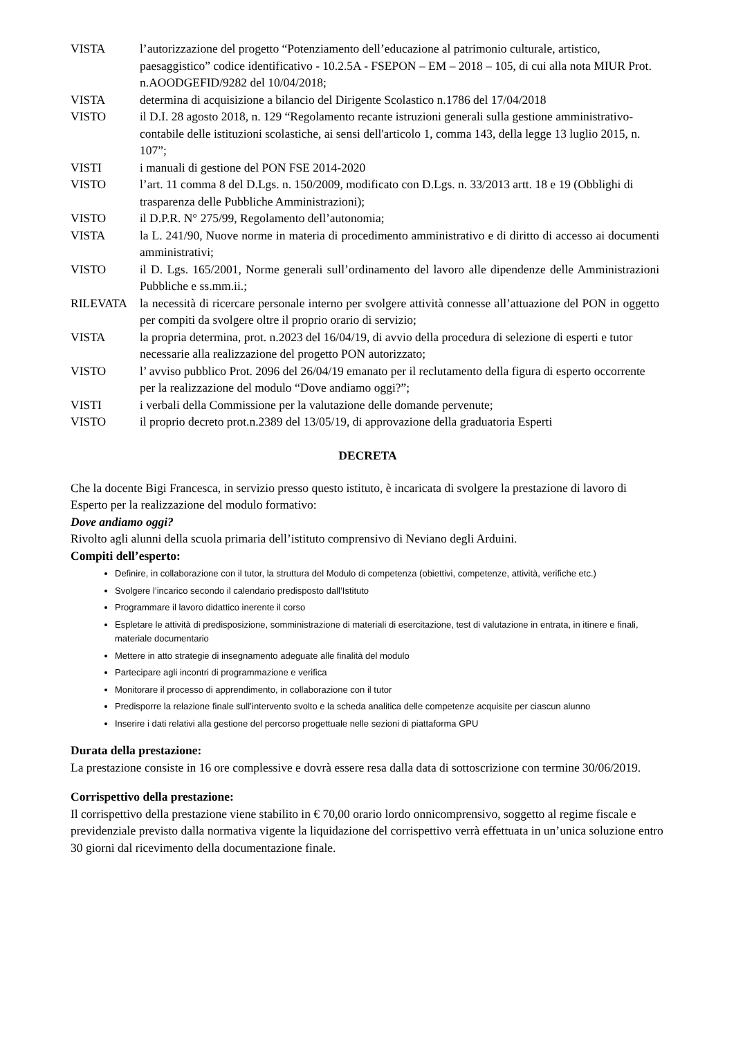VISTA l’autorizzazione del progetto “Potenziamento dell’educazione al patrimonio culturale, artistico, paesaggistico” codice identificativo - 10.2.5A - FSEPON – EM – 2018 – 105, di cui alla nota MIUR Prot. n.AOODGEFID/9282 del 10/04/2018;
VISTA determina di acquisizione a bilancio del Dirigente Scolastico n.1786 del 17/04/2018
VISTO il D.I. 28 agosto 2018, n. 129 “Regolamento recante istruzioni generali sulla gestione amministrativo-contabile delle istituzioni scolastiche, ai sensi dell'articolo 1, comma 143, della legge 13 luglio 2015, n. 107”;
VISTI i manuali di gestione del PON FSE 2014-2020
VISTO l’art. 11 comma 8 del D.Lgs. n. 150/2009, modificato con D.Lgs. n. 33/2013 artt. 18 e 19 (Obblighi di trasparenza delle Pubbliche Amministrazioni);
VISTO il D.P.R. N° 275/99, Regolamento dell’autonomia;
VISTA la L. 241/90, Nuove norme in materia di procedimento amministrativo e di diritto di accesso ai documenti amministrativi;
VISTO il D. Lgs. 165/2001, Norme generali sull’ordinamento del lavoro alle dipendenze delle Amministrazioni Pubbliche e ss.mm.ii.;
RILEVATA la necessità di ricercare personale interno per svolgere attività connesse all’attuazione del PON in oggetto per compiti da svolgere oltre il proprio orario di servizio;
VISTA la propria determina, prot. n.2023 del 16/04/19, di avvio della procedura di selezione di esperti e tutor necessarie alla realizzazione del progetto PON autorizzato;
VISTO l’ avviso pubblico Prot. 2096 del 26/04/19 emanato per il reclutamento della figura di esperto occorrente per la realizzazione del modulo “Dove andiamo oggi?”;
VISTI i verbali della Commissione per la valutazione delle domande pervenute;
VISTO il proprio decreto prot.n.2389 del 13/05/19, di approvazione della graduatoria Esperti
DECRETA
Che la docente Bigi Francesca, in servizio presso questo istituto, è incaricata di svolgere la prestazione di lavoro di Esperto per la realizzazione del modulo formativo:
Dove andiamo oggi?
Rivolto agli alunni della scuola primaria dell’istituto comprensivo di Neviano degli Arduini.
Compiti dell’esperto:
Definire, in collaborazione con il tutor, la struttura del Modulo di competenza (obiettivi, competenze, attività, verifiche etc.)
Svolgere l’incarico secondo il calendario predisposto dall’Istituto
Programmare il lavoro didattico inerente il corso
Espletare le attività di predisposizione, somministrazione di materiali di esercitazione, test di valutazione in entrata, in itinere e finali, materiale documentario
Mettere in atto strategie di insegnamento adeguate alle finalità del modulo
Partecipare agli incontri di programmazione e verifica
Monitorare il processo di apprendimento, in collaborazione con il tutor
Predisporre la relazione finale sull’intervento svolto e la scheda analitica delle competenze acquisite per ciascun alunno
Inserire i dati relativi alla gestione del percorso progettuale nelle sezioni di piattaforma GPU
Durata della prestazione:
La prestazione consiste in 16 ore complessive e dovrà essere resa dalla data di sottoscrizione con termine 30/06/2019.
Corrispettivo della prestazione:
Il corrispettivo della prestazione viene stabilito in € 70,00 orario lordo onnicomprensivo, soggetto al regime fiscale e previdenziale previsto dalla normativa vigente la liquidazione del corrispettivo verrà effettuata in un’unica soluzione entro 30 giorni dal ricevimento della documentazione finale.